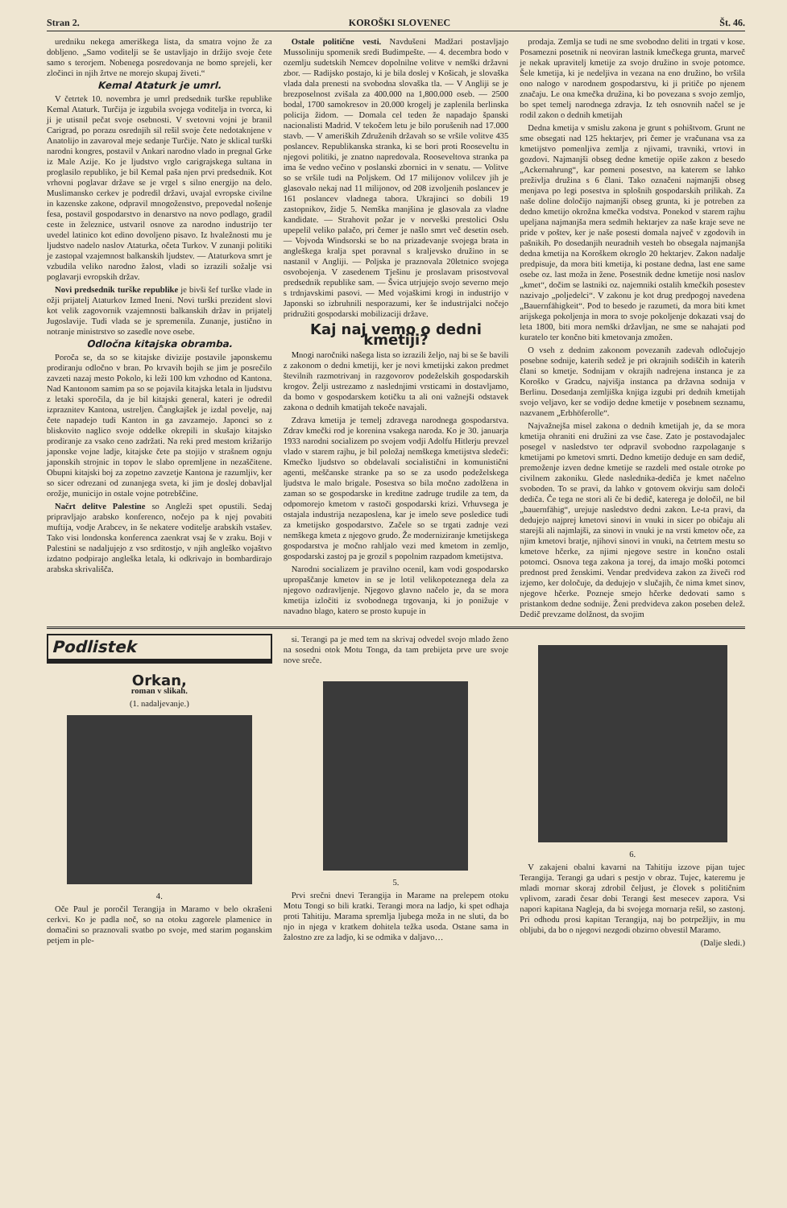Stran 2. KOROŠKI SLOVENEC Št. 46.
uredniku nekega ameriškega lista, da smatra vojno že za dobljeno. „Samo voditelji se še ustavljajo in držijo svoje čete samo s terorjem. Nobenega posredovanja ne bomo sprejeli, ker zločinci in njih žrtve ne morejo skupaj živeti.“
Kemal Ataturk je umrl.
V četrtek 10. novembra je umrl predsednik turške republike Kemal Ataturk. Turčija je izgubila svojega voditelja in tvorca, ki ji je utisnil pečat svoje osebnosti. V svetovni vojni je branil Carigrad, po porazu osrednjih sil rešil svoje čete nedotaknjene v Anatolijo in zavaroval meje sedanje Turčije. Nato je sklical turški narodni kongres, postavil v Ankari narodno vlado in pregnal Grke iz Male Azije. Ko je ljudstvo vrglo carigrajskega sultana in proglasilo republiko, je bil Kemal paša njen prvi predsednik. Kot vrhovni poglavar države se je vrgel s silno energijo na delo. Muslimansko cerkev je podredil državi, uvajal evropske civilne in kazenske zakone, odpravil mnogoženstvo, prepovedal nošenje fesa, postavil gospodarstvo in denarstvo na novo podlago, gradil ceste in železnice, ustvaril osnove za narodno industrijo ter uvedel latinico kot edino dovoljeno pisavo. Iz hvaležnosti mu je ljudstvo nadelo naslov Ataturka, očeta Turkov. V zunanji politiki je zastopal vzajemnost balkanskih ljudstev. — Ataturkova smrt je vzbudila veliko narodno žalost, vladi so izrazili sožalje vsi poglavarji evropskih držav.
Novi predsednik turške republike je bivši šef turške vlade in ožji prijatelj Ataturkov Izmed Ineni. Novi turški prezident slovi kot velik zagovornik vzajemnosti balkanskih držav in prijatelj Jugoslavije. Tudi vlada se je spremenila. Zunanje, justično in notranje ministrstvo so zasedle nove osebe.
Odločna kitajska obramba.
Poroča se, da so se kitajske divizije postavile japonskemu prodiranju odločno v bran. Po krvavih bojih se jim je posrečilo zavzeti nazaj mesto Pokolo, ki leži 100 km vzhodno od Kantona. Nad Kantonom samim pa so se pojavila kitajska letala in ljudstvu z letaki sporočila, da je bil kitajski general, kateri je odredil izpraznitev Kantona, ustreljen. Čangkajšek je izdal povelje, naj čete napadejo tudi Kanton in ga zavzamejo. Japonci so z bliskovito naglico svoje oddelke okrepili in skušajo kitajsko prodiranje za vsako ceno zadržati. Na reki pred mestom križarijo japonske vojne ladje, kitajske čete pa stojijo v strašnem ognju japonskih strojnic in topov le slabo opremljene in nezaščitene. Obupni kitajski boj za zopetno zavzetje Kantona je razumljiv, ker so sicer odrezani od zunanjega sveta, ki jim je doslej dobavljal orožje, municijo in ostale vojne potrebščine.
Načrt delitve Palestine so Angleži spet opustili. Sedaj pripravljajo arabsko konferenco, nočejo pa k njej povabiti muftija, vodje Arabcev, in še nekatere voditelje arabskih vstašev. Tako visi londonska konferenca zaenkrat vsaj še v zraku. Boji v Palestini se nadaljujejo z vso srditostjo, v njih angleško vojaštvo izdatno podpirajo angleška letala, ki odkrivajo in bombardirajo arabska skrivališča.
Ostale politične vesti. Navdušeni Madžari postavljajo Mussoliniju spomenik sredi Budimpešte. — 4. decembra bodo v ozemlju sudetskih Nemcev dopolnilne volitve v nemški državni zbor. — Radijsko postajo, ki je bila doslej v Košicah, je slovaška vlada dala prenesti na svobodna slovaška tla. — V Angliji se je brezposelnost zvišala za 400.000 na 1,800.000 oseb. — 2500 bodal, 1700 samokresov in 20.000 krogelj je zaplenila berlinska policija židom. — Domala cel teden že napadajo španski nacionalisti Madrid. V tekočem letu je bilo porušenih nad 17.000 stavb. — V ameriških Združenih državah so se vršile volitve 435 poslancev. Republikanska stranka, ki se bori proti Rooseveltu in njegovi politiki, je znatno napredovala. Rooseveltova stranka pa ima še vedno večino v poslanski zbornici in v senatu. — Volitve so se vršile tudi na Poljskem. Od 17 milijonov volilcev jih je glasovalo nekaj nad 11 milijonov, od 208 izvoljenih poslancev je 161 poslancev vladnega tabora. Ukrajinci so dobili 19 zastopnikov, židje 5. Nemška manjšina je glasovala za vladne kandidate. — Strahovit požar je v norveški prestolici Oslu upepelil veliko palačo, pri čemer je našlo smrt več desetin oseb. — Vojvoda Windsorski se bo na prizadevanje svojega brata in angleškega kralja spet poravnal s kraljevsko družino in se nastanil v Angliji. — Poljska je praznovala 20letnico svojega osvobojenja. V zasedenem Tješinu je proslavam prisostvoval predsednik republike sam. — Švica utrjujejo svojo severno mejo s trdnjavskimi pasovi. — Med vojaškimi krogi in industrijo v Japonski so izbruhnili nesporazumi, ker še industrijalci nočejo pridružiti gospodarski mobilizaciji države.
Kaj naj vemo o dedni kmetiji?
Mnogi naročniki našega lista so izrazili željo, naj bi se še bavili z zakonom o dedni kmetiji, ker je novi kmetijski zakon predmet številnih razmotrivanj in razgovorov podeželskih gospodarskih krogov. Želji ustrezamo z naslednjimi vrsticami in dostavljamo, da bomo v gospodarskem kotičku ta ali oni važnejši odstavek zakona o dednih kmatijah tekoče navajali.
Zdrava kmetija je temelj zdravega narodnega gospodarstva. Zdrav kmečki rod je korenina vsakega naroda. Ko je 30. januarja 1933 narodni socializem po svojem vodji Adolfu Hitlerju prevzel vlado v starem rajhu, je bil položaj nemškega kmetijstva sledeči: Kmečko ljudstvo so obdelavali socialistični in komunistični agenti, meščanske stranke pa so se za usodo podeželskega ljudstva le malo brigale. Posestva so bila močno zadolžena in zaman so se gospodarske in kreditne zadruge trudile za tem, da odpomorejo kmetom v rastoči gospodarski krizi. Vrhuvsega je ostajala industrija nezaposlena, kar je imelo seve posledice tudi za kmetijsko gospodarstvo. Začele so se trgati zadnje vezi nemškega kmeta z njegovo grudo. Že moderniziranje kmetijskega gospodarstva je močno rahljalo vezi med kmetom in zemljo, gospodarski zastoj pa je grozil s popolnim razpadom kmetijstva.
Narodni socializem je pravilno ocenil, kam vodi gospodarsko upropaščanje kmetov in se je lotil velikopoteznega dela za njegovo ozdravljenje. Njegovo glavno načelo je, da se mora kmetija izločiti iz svobodnega trgovanja, ki jo ponižuje v navadno blago, katero se prosto kupuje in
prodaja. Zemlja se tudi ne sme svobodno deliti in trgati v kose. Posamezni posetnik ni neoviran lastnik kmečkega grunta, marveč je nekak upravitelj kmetije za svojo družino in svoje potomce. Šele kmetija, ki je nedeljiva in vezana na eno družino, bo vršila ono nalogo v narodnem gospodarstvu, ki ji pritiče po njenem značaju. Le ona kmečka družina, ki bo povezana s svojo zemljo, bo spet temelj narodnega zdravja. Iz teh osnovnih načel se je rodil zakon o dednih kmetijah
Dedna kmetija v smislu zakona je grunt s pohištvom. Grunt ne sme obsegati nad 125 hektarjev, pri čemer je vračunana vsa za kmetijstvo pomenljiva zemlja z njivami, travniki, vrtovi in gozdovi. Najmanjši obseg dedne kmetije opiše zakon z besedo „Ackernahrung“, kar pomeni posestvo, na katerem se lahko preživlja družina s 6 člani. Tako označeni najmanjši obseg menjava po legi posestva in splošnih gospodarskih prilikah. Za naše doline določijo najmanjši obseg grunta, ki je potreben za dedno kmetijo okrožna kmečka vodstva. Ponekod v starem rajhu upeljana najmanjša mera sedmih hektarjev za naše kraje seve ne pride v poštev, ker je naše posesti domala največ v zgodovih in pašnikih. Po dosedanjih neuradnih vesteh bo obsegala najmanjša dedna kmetija na Koroškem okroglo 20 hektarjev. Zakon nadalje predpisuje, da mora biti kmetija, ki postane dedna, last ene same osebe oz. last moža in žene. Posestnik dedne kmetije nosi naslov „kmet“, dočim se lastniki oz. najemniki ostalih kmečkih posestev nazivajo „poljedelci“. V zakonu je kot drug predpogoj navedena „Bauernfähigkeit“. Pod to besedo je razumeti, da mora biti kmet arijskega pokoljenja in mora to svoje pokoljenje dokazati vsaj do leta 1800, biti mora nemški državljan, ne sme se nahajati pod kuratelo ter končno biti kmetovanja zmožen.
O vseh z dednim zakonom povezanih zadevah odločujejo posebne sodnije, katerih sedež je pri okrajnih sodiščih in katerih člani so kmetje. Sodnijam v okrajih nadrejena instanca je za Koroško v Gradcu, najvišja instanca pa državna sodnija v Berlinu. Dosedanja zemljiška knjiga izgubi pri dednih kmetijah svojo veljavo, ker se vodijo dedne kmetije v posebnem seznamu, nazvanem „Erbhöferolle“.
Najvažnejša misel zakona o dednih kmetijah je, da se mora kmetija ohraniti eni družini za vse čase. Zato je postavodajalec posegel v nasledstvo ter odpravil svobodno razpolaganje s kmetijami po kmetovi smrti. Dedno kmetijo deduje en sam dedič, premoženje izven dedne kmetije se razdeli med ostale otroke po civilnem zakoniku. Glede naslednika-dediča je kmet načelno svoboden. To se pravi, da lahko v gotovem okvirju sam določi dediča. Če tega ne stori ali če bi dedič, katerega je določil, ne bil „bauernfähig“, urejuje nasledstvo dedni zakon. Le-ta pravi, da dedujejo najprej kmetovi sinovi in vnuki in sicer po običaju ali starejši ali najmlajši, za sinovi in vnuki je na vrsti kmetov oče, za njim kmetovi bratje, njihovi sinovi in vnuki, na četrtem mestu so kmetove hčerke, za njimi njegove sestre in končno ostali potomci. Osnova tega zakona ja torej, da imajo moški potomci prednost pred ženskimi. Vendar predvideva zakon za živeči rod izjemo, ker določuje, da dedujejo v slučajih, če nima kmet sinov, njegove hčerke. Pozneje smejo hčerke dedovati samo s pristankom dedne sodnije. Ženi predvideva zakon poseben delež. Dedič prevzame dolžnost, da svojim
Podlistek
Orkan,
roman v slikah.
(1. nadaljevanje.)
4.
Oče Paul je poročil Terangija in Maramo v belo okrašeni cerkvi. Ko je padla noč, so na otoku zagorele plamenice in domačini so praznovali svatbo po svoje, med starim poganskim petjem in ple-
si. Terangi pa je med tem na skrivaj odvedel svojo mlado ženo na sosedni otok Motu Tonga, da tam prebijeta prve ure svoje nove sreče.
5.
Prvi srečni dnevi Terangija in Marame na prelepem otoku Motu Tongi so bili kratki. Terangi mora na ladjo, ki spet odhaja proti Tahitiju. Marama spremlja ljubega moža in ne sluti, da bo njo in njega v kratkem dohitela težka usoda. Ostane sama in žalostno zre za ladjo, ki se odmika v daljavo…
6.
V zakajeni obalni kavarni na Tahitiju izzove pijan tujec Terangija. Terangi ga udari s pestjo v obraz. Tujec, kateremu je mladi mornar skoraj zdrobil čeljust, je človek s političnim vplivom, zaradi česar dobi Terangi šest mesecev zapora. Vsi napori kapitana Nagleja, da bi svojega mornarja rešil, so zastonj. Pri odhodu prosi kapitan Terangija, naj bo potrpežljiv, in mu obljubi, da bo o njegovi nezgodi obzirno obvestil Maramo.
(Dalje sledi.)